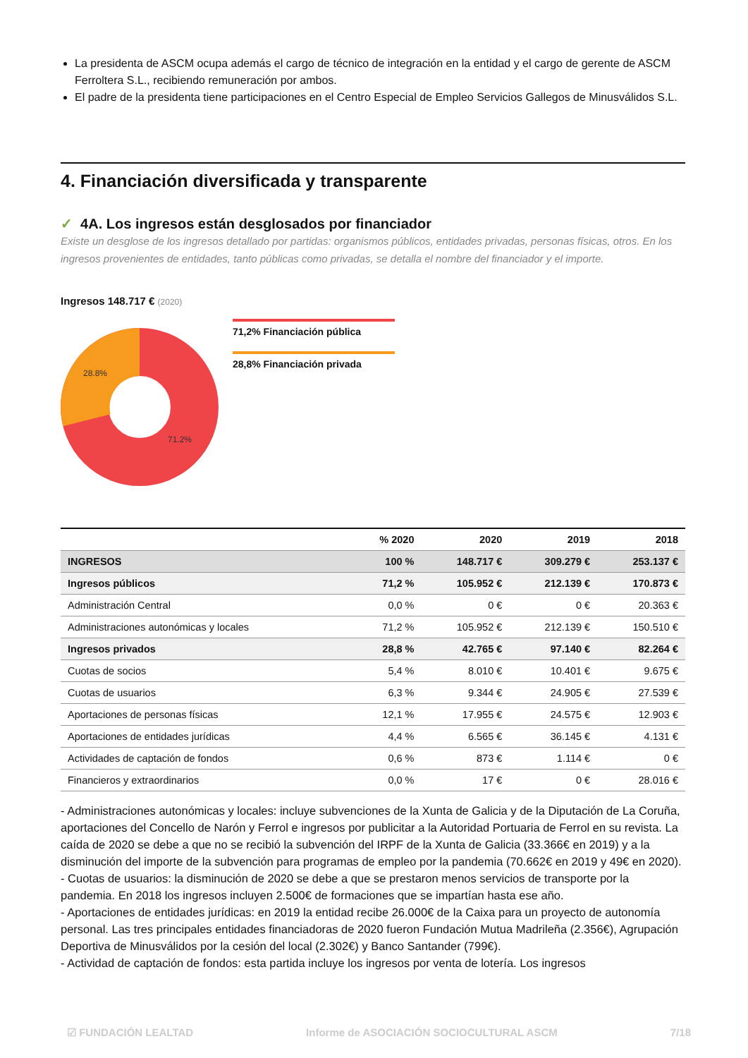La presidenta de ASCM ocupa además el cargo de técnico de integración en la entidad y el cargo de gerente de ASCM Ferroltera S.L., recibiendo remuneración por ambos.
El padre de la presidenta tiene participaciones en el Centro Especial de Empleo Servicios Gallegos de Minusválidos S.L.
4. Financiación diversificada y transparente
✓ 4A. Los ingresos están desglosados por financiador
Existe un desglose de los ingresos detallado por partidas: organismos públicos, entidades privadas, personas físicas, otros. En los ingresos provenientes de entidades, tanto públicas como privadas, se detalla el nombre del financiador y el importe.
Ingresos 148.717 € (2020)
28.8%
71.2%
71,2% Financiación pública
28,8% Financiación privada
| | % 2020 | 2020 | 2019 | 2018 |
| --- | --- | --- | --- | --- |
| INGRESOS | 100 % | 148.717 € | 309.279 € | 253.137 € |
| Ingresos públicos | 71,2 % | 105.952 € | 212.139 € | 170.873 € |
| Administración Central | 0,0 % | 0 € | 0 € | 20.363 € |
| Administraciones autonómicas y locales | 71,2 % | 105.952 € | 212.139 € | 150.510 € |
| Ingresos privados | 28,8 % | 42.765 € | 97.140 € | 82.264 € |
| Cuotas de socios | 5,4 % | 8.010 € | 10.401 € | 9.675 € |
| Cuotas de usuarios | 6,3 % | 9.344 € | 24.905 € | 27.539 € |
| Aportaciones de personas físicas | 12,1 % | 17.955 € | 24.575 € | 12.903 € |
| Aportaciones de entidades jurídicas | 4,4 % | 6.565 € | 36.145 € | 4.131 € |
| Actividades de captación de fondos | 0,6 % | 873 € | 1.114 € | 0 € |
| Financieros y extraordinarios | 0,0 % | 17 € | 0 € | 28.016 € |
- Administraciones autonómicas y locales: incluye subvenciones de la Xunta de Galicia y de la Diputación de La Coruña, aportaciones del Concello de Narón y Ferrol e ingresos por publicitar a la Autoridad Portuaria de Ferrol en su revista. La caída de 2020 se debe a que no se recibió la subvención del IRPF de la Xunta de Galicia (33.366€ en 2019) y a la disminución del importe de la subvención para programas de empleo por la pandemia (70.662€ en 2019 y 49€ en 2020).
- Cuotas de usuarios: la disminución de 2020 se debe a que se prestaron menos servicios de transporte por la pandemia. En 2018 los ingresos incluyen 2.500€ de formaciones que se impartían hasta ese año.
- Aportaciones de entidades jurídicas: en 2019 la entidad recibe 26.000€ de la Caixa para un proyecto de autonomía personal. Las tres principales entidades financiadoras de 2020 fueron Fundación Mutua Madrileña (2.356€), Agrupación Deportiva de Minusválidos por la cesión del local (2.302€) y Banco Santander (799€).
- Actividad de captación de fondos: esta partida incluye los ingresos por venta de lotería. Los ingresos
☑ FUNDACIÓN LEALTAD Informe de ASOCIACIÓN SOCIOCULTURAL ASCM 7/18